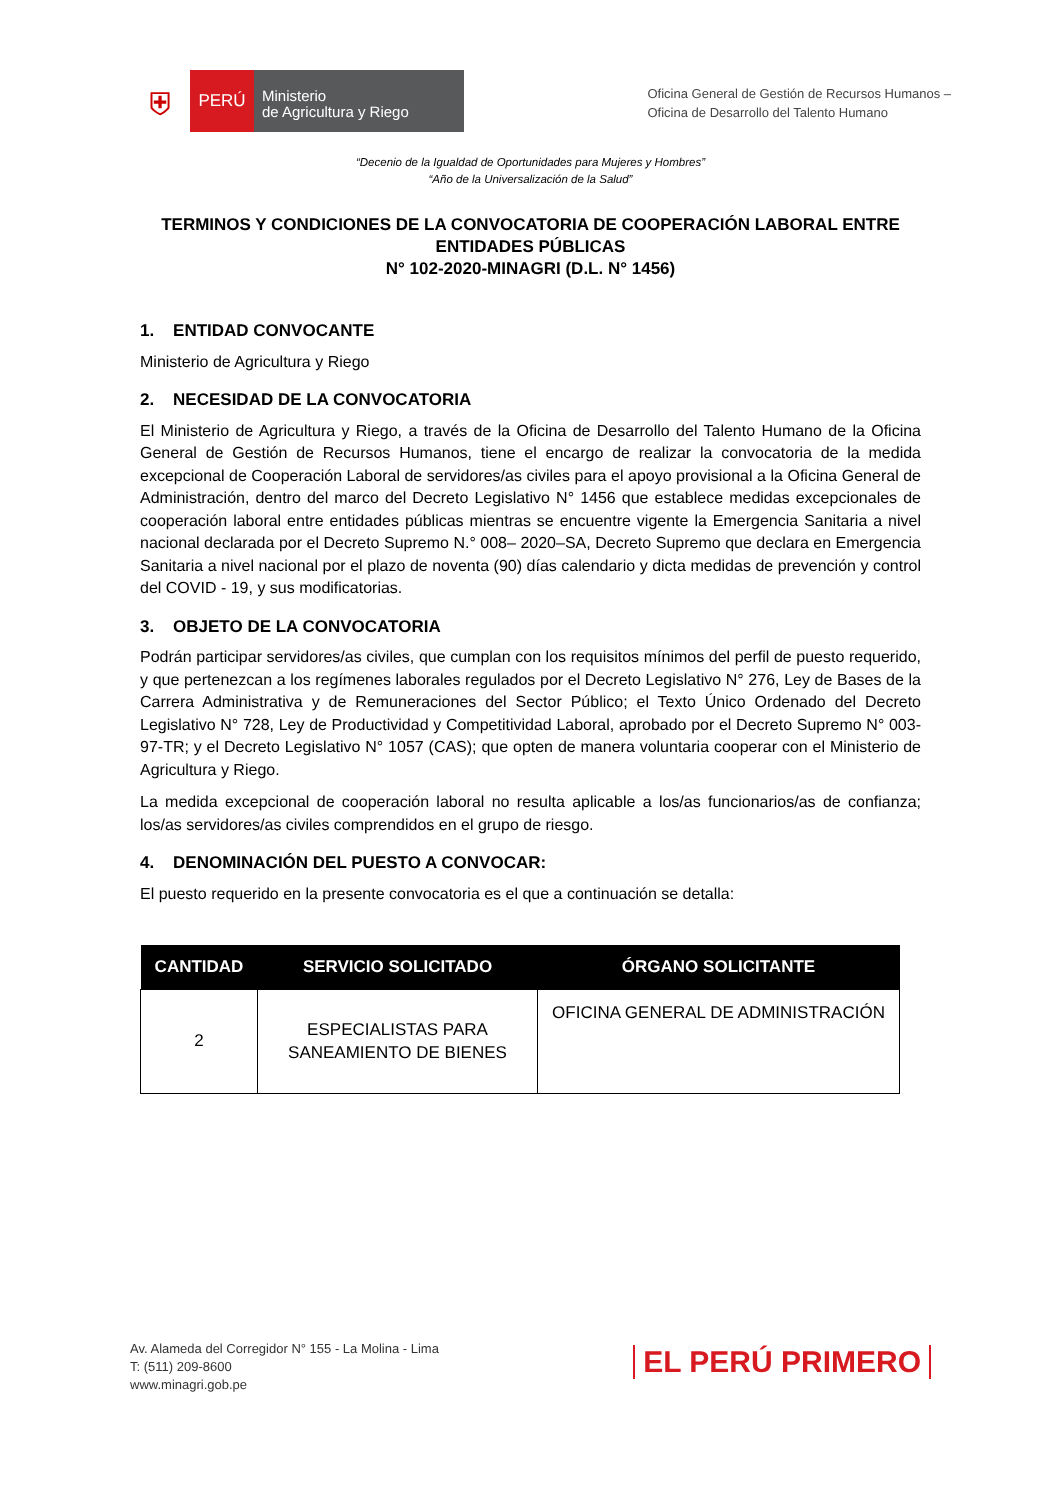⛨
PERÚ
Ministerio
de Agricultura y Riego
Oficina General de Gestión de Recursos Humanos –
Oficina de Desarrollo del Talento Humano
“Decenio de la Igualdad de Oportunidades para Mujeres y Hombres”
“Año de la Universalización de la Salud”
TERMINOS Y CONDICIONES DE LA CONVOCATORIA DE COOPERACIÓN LABORAL ENTRE
ENTIDADES PÚBLICAS
N° 102-2020-MINAGRI (D.L. N° 1456)
1. ENTIDAD CONVOCANTE
Ministerio de Agricultura y Riego
2. NECESIDAD DE LA CONVOCATORIA
El Ministerio de Agricultura y Riego, a través de la Oficina de Desarrollo del Talento Humano de la Oficina General de Gestión de Recursos Humanos, tiene el encargo de realizar la convocatoria de la medida excepcional de Cooperación Laboral de servidores/as civiles para el apoyo provisional a la Oficina General de Administración, dentro del marco del Decreto Legislativo N° 1456 que establece medidas excepcionales de cooperación laboral entre entidades públicas mientras se encuentre vigente la Emergencia Sanitaria a nivel nacional declarada por el Decreto Supremo N.° 008– 2020–SA, Decreto Supremo que declara en Emergencia Sanitaria a nivel nacional por el plazo de noventa (90) días calendario y dicta medidas de prevención y control del COVID - 19, y sus modificatorias.
3. OBJETO DE LA CONVOCATORIA
Podrán participar servidores/as civiles, que cumplan con los requisitos mínimos del perfil de puesto requerido, y que pertenezcan a los regímenes laborales regulados por el Decreto Legislativo N° 276, Ley de Bases de la Carrera Administrativa y de Remuneraciones del Sector Público; el Texto Único Ordenado del Decreto Legislativo N° 728, Ley de Productividad y Competitividad Laboral, aprobado por el Decreto Supremo N° 003-97-TR; y el Decreto Legislativo N° 1057 (CAS); que opten de manera voluntaria cooperar con el Ministerio de Agricultura y Riego.
La medida excepcional de cooperación laboral no resulta aplicable a los/as funcionarios/as de confianza; los/as servidores/as civiles comprendidos en el grupo de riesgo.
4. DENOMINACIÓN DEL PUESTO A CONVOCAR:
El puesto requerido en la presente convocatoria es el que a continuación se detalla:
| CANTIDAD | SERVICIO SOLICITADO | ÓRGANO SOLICITANTE |
| --- | --- | --- |
| 2 | ESPECIALISTAS PARA SANEAMIENTO DE BIENES | OFICINA GENERAL DE ADMINISTRACIÓN |
Av. Alameda del Corregidor N° 155 - La Molina - Lima
T: (511) 209-8600
www.minagri.gob.pe
EL PERÚ PRIMERO